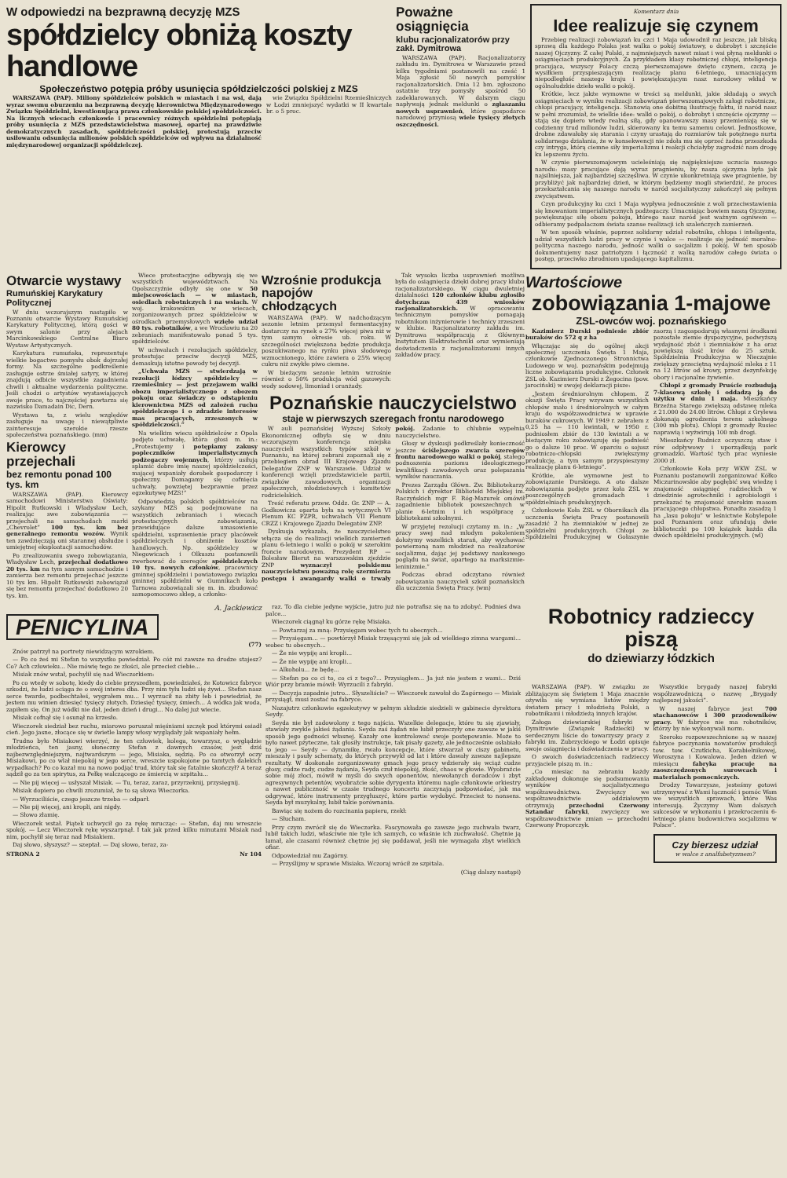W odpowiedzi na bezprawną decyzję MZS
spółdzielcy obniżą koszty handlowe
Społeczeństwo potępia próby usunięcia spółdzielczości polskiej z MZS
WARSZAWA (PAP). Miliony spółdzielców polskich w miastach i na wsi, dają wyraz swemu oburzeniu na bezprawną decyzję kierownictwa Międzynarodowego Związku Spółdzielni, kwestionującą prawa członkowskie polskiej spółdzielczości. Na licznych wiecach członkowie i pracownicy różnych spółdzielni potępiają próby usunięcia z MZS przedstawicielstwa masowej, opartej na prawdziwie demokratycznych zasadach, spółdzielczości polskiej, protestują przeciw usiłowaniu odsunięcia milionów polskich spółdzielców od wpływu na działalność międzynarodowej organizacji spółdzielczej.
wie Związku Spółdzielni Rzemieślniczych w Łodzi zmniejszyć wydatki w II kwartale br. o 5 proc.
Poważne osiągnięcia
klubu racjonalizatorów przy zakł. Dymitrowa
WARSZAWA (PAP). Racjonalizatorzy zakładu im. Dymitrowa w Warszawie przed kilku tygodniami postanowili na cześć 1 Maja zgłosić 50 nowych pomysłów racjonalizatorskich. Dnia 12 bm. zgłoszono ostatnie trzy pomysły spośród 50 zadeklarowanych. W dalszym ciągu napływają jednak meldunki o zgłaszaniu nowych usprawnień, które gospodarce narodowej przyniosą wiele tysięcy złotych oszczędności.
Komentarz dnia
Idee realizuje się czynem
Przebieg realizacji zobowiązań ku czci 1 Maja udowodnił raz jeszcze, jak bliską sprawą dla każdego Polaka jest walka o pokój światowy, o dobrobyt i szczęście naszej Ojczyzny. Z całej Polski, z najmniejszych nawet miast i wsi płyną meldunki o osiągnięciach produkcyjnych. Za przykładem klasy robotniczej chłopi, inteligencja pracująca, wszyscy Polacy czczą pierwszomajowe święto czynem, czczą je wysiłkiem przyspieszającym realizację planu 6-letniego, umacniającym niepodległość naszego kraju i powiększającym nasz narodowy wkład w ogólnoludzkie dzieło walki o pokój.
Krótkie, lecz jakże wymowne w treści są meldunki, jakie składają o swych osiągnięciach w wyniku realizacji zobowiązań pierwszomajowych załogi robotnicze, chłopi pracujący, inteligencja. Stanowią one dobitną ilustrację faktu, iż naród nasz w pełni zrozumiał, że wielkie idee: walki o pokój, o dobrobyt i szczęście ojczyzny — stają się dopiero wtedy realną siłą, gdy opanowawszy masy przemieniają się w codzienny trud milionów ludzi, skierowany ku temu samemu celowi. Jednostkowe, drobne zdawałoby się starania i czyny urastają do rozmiarów tak potężnego nurtu solidarnego działania, że w konsekwencji nie zdoła mu się oprzeć żadna przeszkoda czy intryga, którą ciemne siły imperializmu i reakcji chciałyby zagrodzić nam drogę ku lepszemu życiu.
W czynie pierwszomajowym ucieleśniają się najpiękniejsze uczucia naszego narodu: masy pracujące dają wyraz pragnieniu, by nasza ojczyzna była jak najsilniejsza, jak najbardziej szczęśliwa. W czynie ukonkretniają swe pragnienie, by przybliżyć jak najbardziej dzień, w którym będziemy mogli stwierdzić, że proces przekształcania się naszego narodu w naród socjalistyczny zakończył się pełnym zwycięstwem.
Czyn produkcyjny ku czci 1 Maja wypływa jednocześnie z woli przeciwstawienia się knowaniom imperialistycznych podżegaczy. Umacniając bowiem naszą Ojczyznę, powiększając siłę obozu pokoju, którego nasz naród jest ważnym ogniwem — odbieramy podpalaczom świata szanse realizacji ich szaleńczych zamierzeń.
W ten sposób właśnie, poprzez solidarny udział robotnika, chłopa i inteligenta, udział wszystkich ludzi pracy w czynie i walce — realizuje się jedność moralno-polityczna naszego narodu, jedność walki o socjalizm i pokój. W ten sposób dokumentujemy nasz patriotyzm i łączność z walką narodów całego świata o postęp, przeciwko zbrodniom upadającego kapitalizmu.
Otwarcie wystawy
Rumuńskiej Karykatury Politycznej
W dniu wczorajszym nastąpiło w Poznaniu otwarcie Wystawy Rumuńskiej Karykatury Politycznej, którą gości w swym salonie przy alejach Marcinkowskiego Centralne Biuro Wystaw Artystycznych.
Karykatura rumuńska, reprezentuje wielkie bogactwo pomysłu obok dojrzałej formy. Na szczególne podkreślenie zasługuje ostrze śmiałej satyry, w której znajdują odbicie wszystkie zagadnienia chwili i aktualne wydarzenia polityczne. Jeśli chodzi o artystów wystawiających swoje prace, to najczęściej powtarza się nazwisko Damadain Dic, Dern.
Wystawa ta, z wielu względów zasługuje na uwagę i niewątpliwie zainteresuje szerokie rzesze społeczeństwa poznańskiego. (mm)
Kierowcy przejechali
bez remontu ponad 100 tys. km
WARSZAWA (PAP). Kierowcy samochodowi Ministerstwa Oświaty: Hipolit Rutkowski i Władysław Lech, realizując swe zobowiązania — przejechali na samochodach marki „Chevrolet” 100 tys. km bez generalnego remontu wozów. Wynik ten zawdzięczają oni starannej obsłudze i umiejętnej eksploatacji samochodów.
Po zrealizowaniu swego zobowiązania, Władysław Lech, przejechał dodatkowo 20 tys. km na tym samym samochodzie i zamierza bez remontu przejechać jeszcze 10 tys km. Hipolit Rutkowski zobowiązał się bez remontu przejechać dodatkowo 20 tys. km.
Wiece protestacyjne odbywają się we wszystkich województwach. Na Opolszczyźnie odbyły się one w 50 miejscowościach — w miastach, osiedlach robotniczych i na wsiach. W woj. krakowskim w wiecach, zorganizowanych przez spółdzielców w ośrodkach przemysłowych wzięło udział 80 tys. robotników, a we Wrocławiu na 20 zebraniach manifestowało ponad 5 tys. spółdzielców.
W uchwałach i rezolucjach spółdzielcy, protestując przeciw decyzji MZS, demaskują istotne powody tej decyzji.
„Uchwała MZS — stwierdzają w rezolucji łódzcy spółdzielcy — rzemieślnicy — jest przejawem walki obozu imperialistycznego z obozem pokoju oraz świadczy o odstąpieniu kierownictwa MZS od założeń ruchu spółdzielczego i o zdradzie interesów mas pracujących, zrzeszonych w spółdzielczości.”
Na wielkim wiecu spółdzielców z Opola podjęto uchwałę, która głosi m. in.: „Protestujemy i potępiamy zakusy popleczników imperialistycznych podżegaczy wojennych, którzy usiłują splamić dobre imię naszej spółdzielczości, mającej wspaniały dorobek gospodarczy i społeczny. Domagamy się cofnięcia uchwały, powziętej bezprawnie przez egzekutywę MZS!”
Odpowiedzią polskich spółdzielców na szykany MZS są podejmowane na wszystkich zebraniach i wiecach protestacyjnych zobowiązania, przewidujące dalsze umasowienie spółdzielni, usprawnienie pracy placówek spółdzielczych i obniżenie kosztów handlowych. Np. spółdzielcy w Niegowicach i Olkuszu postanowili zwerbować do szeregów spółdzielczych 10 tys. nowych członków, pracownicy gminnej spółdzielni i powiatowego związku gminnej spółdzielni w Gumnikach koło Tarnowa zobowiązali się m. in. zbudować samopomocowo sklep, a członko-
Wzrośnie produkcja napojów chłodzących
WARSZAWA (PAP). W nadchodzącym sezonie letnim przemysł fermentacyjny dostarczy na rynek o 27% więcej piwa niż w tym samym okresie ub. roku. W szczególności zwiększona będzie produkcja poszukiwanego na rynku piwa słodowego wzmocnionego, które zawiera o 25% więcej cukru niż zwykłe piwo ciemne.
W bieżącym sezonie letnim wzrośnie również o 50% produkcja wód gazowych: wody sodowej, limoniad i oranżady.
Tak wysoka liczba usprawnień możliwa była do osiągnięcia dzięki dobrej pracy klubu racjonalizatorskiego. W ciągu dwuletniej działalności 120 członków klubu zgłosiło dotychczas 439 wniosków racjonalizatorskich. W opracowaniu technicznym pomysłów pomagają robotnikom inżynierowie i technicy zrzeszeni w klubie. Racjonalizatorzy zakładu im. Dymitrowa współpracują z Głównym Instytutem Elektrotechniki oraz wymieniają doświadczenia z racjonalizatorami innych zakładów pracy.
Poznańskie nauczycielstwo
staje w pierwszych szeregach frontu narodowego
W auli poznańskiej Wyższej Szkoły Ekonomicznej odbyła się w dniu wczorajszym konferencja miejska nauczycieli wszystkich typów szkół w Poznaniu, na której zebrani zapoznali się z przebiegiem obrad III Krajowego Zjazdu Delegatów ZNP w Warszawie. Udział w konferencji wzięli przedstawiciele partii, związków zawodowych, organizacji społecznych, młodzieżowych i komitetów rodzicielskich.
Treść referatu przew. Oddz. Gr. ZNP — A. Godkowicza oparta była na wytycznych VI Plenum KC PZPR, uchwałach VII Plenum CRZZ i Krajowego Zjazdu Delegatów ZNP.
Dyskusja wykazała, że nauczycielstwo włącza się do realizacji wielkich zamierzeń planu 6-letniego i walki o pokój w szerokim froncie narodowym. Prezydent RP — Bolesław Bierut na warszawskim zjeździe ZNP wyznaczył polskiemu nauczycielstwu poważną rolę szermierza postępu i awangardy walki o trwały pokój. Zadanie to chlubnie wypełnia nauczycielstwo.
Głosy w dyskusji podkreślały konieczność jeszcze ściślejszego zwarcia szeregów frontu narodowego walki o pokój, stałego podnoszenia poziomu ideologicznego kwalifikacji zawodowych oraz polepszania wyników nauczania.
Prezes Zarządu Główn. Zw. Bibliotekarzy Polskich i dyrektor Biblioteki Miejskiej im. Raczyńskich mgr F. Róg-Mazurek omówił zagadnienie bibliotek powszechnych w planie 6-letnim i ich współpracę z bibliotekami szkolnymi.
W przyjętej rezolucji czytamy m. in.: „W pracy swej nad młodym pokoleniem dołożymy wszelkich starań, aby wychować powierzoną nam młodzież na realizatorów socjalizmu, dając jej podstawy naukowego poglądu na świat, opartego na marksizmie-leninizmie.”
Podczas obrad odczytano również zobowiązania nauczycieli szkół poznańskich dla uczczenia Święta Pracy. (wm)
Wartościowe
zobowiązania 1-majowe
ZSL-owców woj. poznańskiego
Kazimierz Durski podniesie zbiór buraków do 572 q z ha
Włączając się do ogólnej akcji społecznej uczczenia Święta 1 Maja, członkowie Zjednoczonego Stronnictwa Ludowego w woj. poznańskim podejmują liczne zobowiązania produkcyjne. Członek ZSL ob. Kazimierz Durski z Żegocina (pow. jarociński) w swojej deklaracji pisze:
„Jestem średniorolnym chłopem. Z okazji Święta Pracy wzywam wszystkich chłopów mało i średniorolnych w całym kraju do współzawodnictwa w uprawie buraków cukrowych. W 1949 r. zebrałem z 0,25 ha — 110 kwintali, w 1950 r. podniosłem zbiór do 130 kwintali a w bieżącym roku zobowiązuję się podnieść go o dalsze 10 proc. W oparciu o sojusz robotniczo-chłopski zwiększymy produkcję, a tym samym przyspieszymy realizację planu 6-letniego”.
Krótkie, ale wymowne jest to zobowiązanie Durskiego. A oto dalsze zobowiązania podjęte przez koła ZSL w poszczególnych gromadach i spółdzielniach produkcyjnych.
Członkowie Koła ZSL w Obornikach dla uczczenia Święta Pracy postanowili zasadzić 2 ha ziemniaków w jednej ze spółdzielni produkcyjnych. Chłopi ze Spółdzielni Produkcyjnej w Gołaszynie zaorzą i zagospodarują własnymi środkami pozostałe ziemie dyspozycyjne, podwyższą wydajność zbóż i ziemniaków z ha oraz powiększą ilość krów do 25 sztuk. Spółdzielnia Produkcyjna w Nieczajnie zwiększy przeciętną wydajność mleka z 11 na 12 litrów od krowy, przez dezynfekcję obory i racjonalne żywienie.
Chłopi z gromady Pruście rozbudują 7-klasową szkołę i oddadzą ją do użytku w dniu 1 maja. Mieszkańcy Brzeźna Starego zwiększą odstawę mleka z 21.000 do 24.00 litrów. Chłopi z Grylewa dokonają ogrodzenia terenu szkolnego (300 mb płotu). Chłopi z gromady Rusiec naprawią i wyżwirują 100 mb drogi.
Mieszkańcy Rudnicz oczyszczą staw i rów odpływowy i uporządkują park gromadzki. Wartość tych prac wyniesie 2000 zł.
Członkowie Koła przy WKW ZSL w Poznaniu postanowili zorganizować Kółko Miczurinowskie aby pogłębić swą wiedzę i znajomość osiągnięć radzieckich w dziedzinie agrotechniki i agrobiologii i przekazać tę znajomość szerokim masom pracującego chłopstwa. Ponadto zasadzą 1 ha „lasu pokoju” w leśnictwie Kobylepole pod Poznaniem oraz ufundują dwie biblioteczki po 100 książek każda dla dwóch spółdzielni produkcyjnych. (wl)
A. Jackiewicz
PENICYLINA
(77)
Znów patrzył na portrety niewidzącym wzrokiem.
— Po co żeś mi Stefan to wszystko powiedział. Po cóż mi zawsze na drodze stajesz? Co? Ach człowieku... Nie mówię tego ze złości, ale przecież ciebie...
Misiak znów wstał, pochylił się nad Wieczorkiem:
Po co wtedy w sobotę, kiedy do ciebie przyszedłem, powiedziałeś, że Kotowicz fabryce szkodzi, że ludzi ociąga że o swój interes dba. Przy nim tylu ludzi się żywi... Stefan nasz serce twarde, podbechtałeś, wygrałem mu... I wyrzucił na zbity łeb i powiedział, że jestem mu winien dziesięć tysięcy złotych. Dziesięć tysięcy, śmiech... A wódka jak woda, zapiłem się. On już wódki nie dał, jeden dzień i drugi... No dalej już wiecie.
Misiak cofnął się i osunął na krzesło.
Wieczorek siedział bez ruchu, miarowo poruszał mięśniami szczęk pod którymi osiadł cień. Jego jasne, złocące się w świetle lampy włosy wyglądały jak wspaniały hełm.
Trudno było Misiakowi wierzyć, że ten człowiek, kolega, towarzysz, o wyglądzie młodzieńca, ten jasny, słoneczny Stefan z dawnych czasów, jest dziś najbezwzględniejszym, najtwardszym — jego, Misiaka, sędzią. Po co otworzył oczy Misiakowi, po co wlał niepokój w jego serce, wreszcie uspokojone po tamtych dalekich wypadkach? Po co kazał mu na nowo podjąć trud, który tak się fatalnie skończył? A teraz sądził go za ten spirytus, za Pełkę walczącego ze śmiercią w szpitalu...
— Nie pij więcej — usłyszał Misiak. — Tu, teraz, zaraz, przyrzeknij, przysięgnij.
Misiak dopiero po chwili zrozumiał, że to są słowa Wieczorka.
— Wyrzuciliście, czego jeszcze trzeba — odparł.
— Nie pij więcej, ani kropli, ani nigdy.
— Słowo złamię.
Wieczorek wstał. Piątek uchwycił go za rękę mrucząc: — Stefan, daj mu wreszcie spokój. — Lecz Wieczorek rękę wyszarpnął. I tak jak przed kilku minutami Misiak nad nim, pochylił się teraz nad Misiakiem.
Daj słowo, słyszysz? — szeptał. — Daj słowo, teraz, za-
STRONA 2 Nr 104
raz. To dla ciebie jedyne wyjście, jutro już nie potrafisz się na to zdobyć. Podnieś dwa palce...
Wieczorek ciągnął ku górze rękę Misiaka.
— Powtarzaj za mną: Przysięgam wobec tych tu obecnych...
— Przysięgam... — powtórzył Misiak trzęsącymi się jak od wielkiego zimna wargami... wobec tu obecnych...
— Że nie wypiję ani kropli...
— Że nie wypiję ani kropli...
— Alkoholu... że będę...
— Stefan po co ci to, co ci z tego?... Przysiągłem... Ja już nie jestem z wami... Dziś Wiór przy bramie mówił: Wyrzucili z fabryki.
— Decyzja zapadnie jutro... Słyszeliście? — Wieczorek zawołał do Zagórnego — Misiak przysiągł, musi zostać na fabryce.
Nazajutrz członkowie egzekutywy w pełnym składzie siedzieli w gabinecie dyrektora Seydy.
Seyda nie był zadowolony z tego najścia. Wszelkie delegacje, które tu się zjawiały, stawiały zwykle jakieś żądania. Seyda zaś żądań nie lubił przeczyły one zawsze w jakiś sposób jego godności własnej. Kazały one kontrolować swoje postępowanie. Może to było nawet pżyteczne, tak głosiły instrukcje, tak pisały gazety, ale jednocześnie osłabiało to jego — Seydy — dynamikę, rwało koncepcje, które stwarzał w ciszy gabinetu, mieszały i psuły schematy, do których przywykł od lat i które dawały zawsze najlepsze rezultaty. W doskonale zorganizowany gmach jego pracy wdzierały się wciąż cudze głosy, cudze rady, cudze żądania, Seyda czuł niepokój, złość, chaos w głowie. Wyobraźcie sobie mój złoci, mówił w myśli do swych oponentów, niewołanych doradców i zbyt agresywnych petentów, wyobraźcie sobie dyrygenta któremu nagle członkowie orkiestry a nawet publiczność w czasie trudnego koncertu zaczynają podpowiadać, jak ma odgrywać, które instrumenty przygłuszyć, które partie wydobyć. Przecież to nonsens. Seyda był muzykalny, lubił takie porównania.
Bawiąc się nożem do rozcinania papieru, rzekł:
— Słucham.
Przy czym zwrócił się do Wieczorka. Fascynowała go zawsze jego zuchwała twarz, lubił takich ludzi, właściwie nie tyle ich samych, co właśnie ich zuchwałość. Chętnie ją łamał, ale czasami również chętnie jej się poddawał, jeśli nie wymagała zbyt wielkich ofiar.
Odpowiedział mu Zagórny.
— Przyślijmy w sprawie Misiaka. Wczoraj wrócił ze szpitala.
(Ciąg dalszy nastąpi)
Robotnicy radzieccy piszą
do dziewiarzy łódzkich
WARSZAWA (PAP). W związku ze zbliżającym się Świętem 1 Maja znacznie ożywiła się wymiana listów między światem pracy i młodzieżą Polski, a robotnikami i młodzieżą innych krajów.
Załoga dziewiarskiej fabryki w Dymitrowie (Związek Radziecki) w serdecznym liście do towarzyszy pracy z fabryki im. Zubrzyckiego w Łodzi opisuje swoje osiągnięcia i doświadczenia w pracy.
O swoich doświadczeniach radzieccy przyjaciele piszą m. in.:
„Co miesiąc na zebraniu każdy zakładowej dokonuje się podsumowania wyników socjalistycznego współzawodnictwa. Zwycięzcy we współzawodnictwie oddziałowym otrzymują przechodni Czerwony Sztandar fabryki, zwycięzcy we współzawodnictwie zmian — przechodni Czerwony Proporczyk.
Wszystkie brygady naszej fabryki współzawodniczą o nazwę „Brygady najlepszej jakości”.
W naszej fabryce jest 700 stachanowców i 300 przodowników pracy. W fabryce nie ma robotników, którzy by nie wykonywali norm.
Szeroko rozpowszechnione są w naszej fabryce poczynania nowatorów produkcji tow. tow. Czutkicha, Korabielnikowej, Woroszyna i Kowalowa. Jeden dzień w miesiącu fabryka pracuje na zaoszczędzonych surowcach i materiałach pomocniczych.
Drodzy Towarzysze, jesteśmy gotowi utrzymywać z Wami łączność i pomóc Wam we wszystkich sprawach, które Was interesują. Życzymy Wam dalszych sukcesów w wykonaniu i przekroczeniu 6-letniego planu budownictwa socjalizmu w Polsce”.
Czy bierzesz udział
w walce z analfabetyzmem?